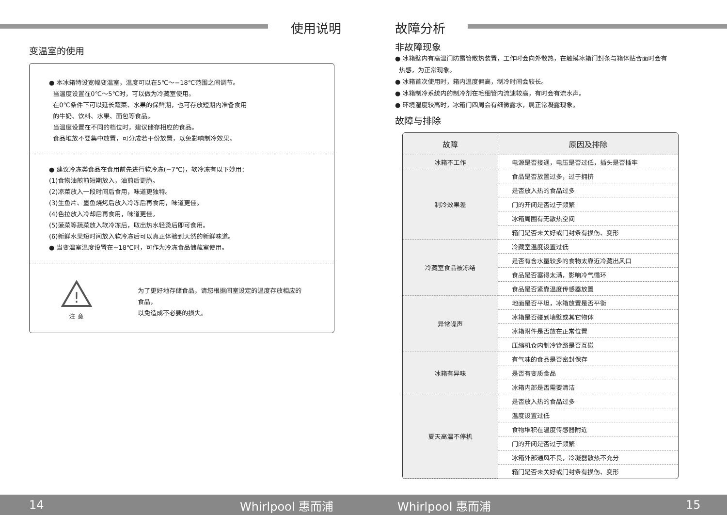使用说明
变温室的使用
● 本冰箱特设宽幅变温室，温度可以在5℃～−18℃范围之间调节。
当温度设置在0℃～5℃时，可以做为冷藏室使用。
在0℃条件下可以延长蔬菜、水果的保鲜期，也可存放短期内准备食用
的牛奶、饮料、水果、面包等食品。
当温度设置在不同的档位时，建议储存相应的食品。
食品堆放不要集中放置，可分成若干份放置，以免影响制冷效果。
● 建议冷冻类食品在食用前先进行软冷冻(−7℃)，软冷冻有以下妙用：
(1)食物油煎前短期放入，油煎后更脆。
(2)凉菜放入一段时间后食用，味道更独特。
(3)生鱼片、墨鱼烧烤后放入冷冻后再食用，味道更佳。
(4)色拉放入冷却后再食用，味道更佳。
(5)菠菜等蔬菜放入软冷冻后，取出热水轻烫后即可食用。
(6)新鲜水果短时间放入软冷冻后可以真正体验到天然的新鲜味道。
● 当变温室温度设置在−18℃时，可作为冷冻食品储藏室使用。
!
注 意
为了更好地存储食品，请您根据间室设定的温度存放相应的食品，
以免造成不必要的损失。
故障分析
非故障现象
● 冰箱壁内有高温门防露管散热装置，工作时会向外散热，在触摸冰箱门封条与箱体贴合面时会有
热感，为正常现象。
● 冰箱首次使用时，箱内温度偏高，制冷时间会较长。
● 冰箱制冷系统内的制冷剂在毛细管内流速较高，有时会有流水声。
● 环境湿度较高时，冰箱门四周会有细微露水，属正常凝露现象。
故障与排除
| 故障 | 原因及排除 |
| --- | --- |
| 冰箱不工作 | 电源是否接通，电压是否过低，插头是否插牢 |
| 制冷效果差 | 食品是否放置过多，过于拥挤 |
| | 是否放入热的食品过多 |
| | 门的开闭是否过于频繁 |
| | 冰箱周围有无散热空间 |
| | 箱门是否未关好或门封条有损伤、变形 |
| 冷藏室食品被冻结 | 冷藏室温度设置过低 |
| | 是否有含水量较多的食物太靠近冷藏出风口 |
| | 食品是否塞得太满，影响冷气循环 |
| | 食品是否紧靠温度传感器放置 |
| 异常噪声 | 地面是否平坦，冰箱放置是否平衡 |
| | 冰箱是否碰到墙壁或其它物体 |
| | 冰箱附件是否放在正常位置 |
| | 压缩机仓内制冷管路是否互碰 |
| 冰箱有异味 | 有气味的食品是否密封保存 |
| | 是否有变质食品 |
| | 冰箱内部是否需要清洁 |
| 夏天高温不停机 | 是否放入热的食品过多 |
| | 温度设置过低 |
| | 食物堆积在温度传感器附近 |
| | 门的开闭是否过于频繁 |
| | 冰箱外部通风不良，冷凝器散热不充分 |
| | 箱门是否未关好或门封条有损伤、变形 |
14 Whirlpool 惠而浦 Whirlpool 惠而浦 15